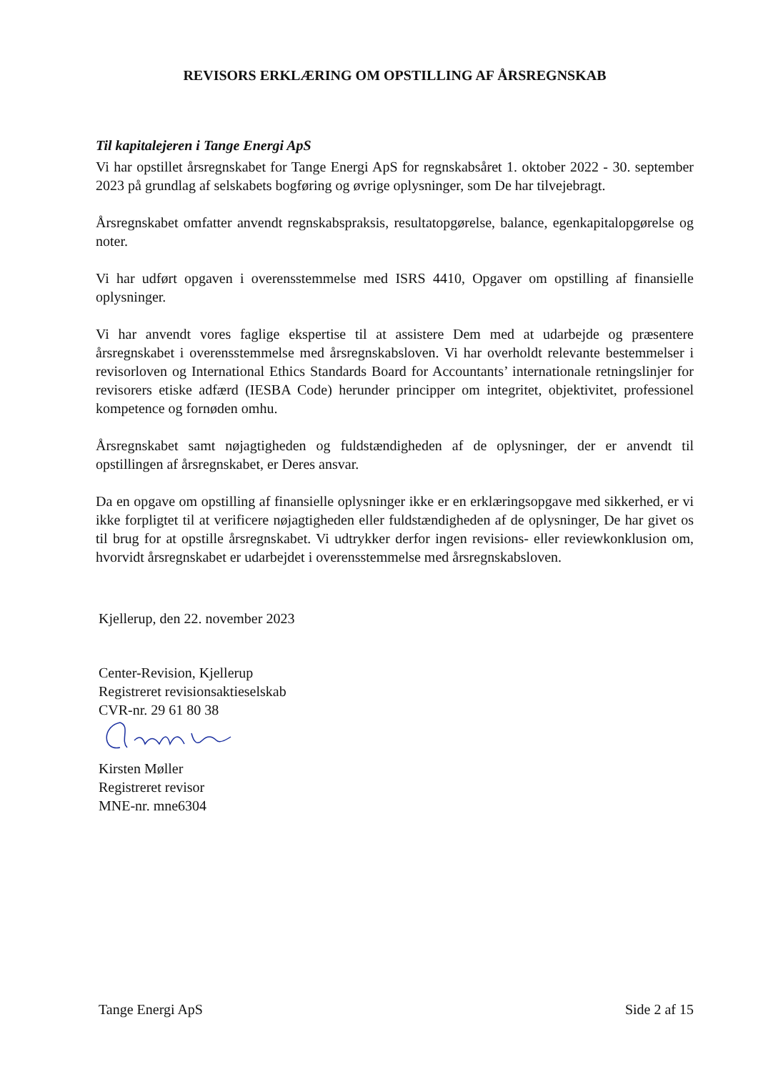REVISORS ERKLÆRING OM OPSTILLING AF ÅRSREGNSKAB
Til kapitalejeren i Tange Energi ApS
Vi har opstillet årsregnskabet for Tange Energi ApS for regnskabsåret 1. oktober 2022 - 30. september 2023 på grundlag af selskabets bogføring og øvrige oplysninger, som De har tilvejebragt.
Årsregnskabet omfatter anvendt regnskabspraksis, resultatopgørelse, balance, egenkapitalopgørelse og noter.
Vi har udført opgaven i overensstemmelse med ISRS 4410, Opgaver om opstilling af finansielle oplysninger.
Vi har anvendt vores faglige ekspertise til at assistere Dem med at udarbejde og præsentere årsregnskabet i overensstemmelse med årsregnskabsloven. Vi har overholdt relevante bestemmelser i revisorloven og International Ethics Standards Board for Accountants’ internationale retningslinjer for revisorers etiske adfærd (IESBA Code) herunder principper om integritet, objektivitet, professionel kompetence og fornøden omhu.
Årsregnskabet samt nøjagtigheden og fuldstændigheden af de oplysninger, der er anvendt til opstillingen af årsregnskabet, er Deres ansvar.
Da en opgave om opstilling af finansielle oplysninger ikke er en erklæringsopgave med sikkerhed, er vi ikke forpligtet til at verificere nøjagtigheden eller fuldstændigheden af de oplysninger, De har givet os til brug for at opstille årsregnskabet. Vi udtrykker derfor ingen revisions- eller reviewkonklusion om, hvorvidt årsregnskabet er udarbejdet i overensstemmelse med årsregnskabsloven.
Kjellerup, den 22. november 2023
Center-Revision, Kjellerup
Registreret revisionsaktieselskab
CVR-nr. 29 61 80 38
Kirsten Møller
Registreret revisor
MNE-nr. mne6304
Tange Energi ApS Side 2 af 15